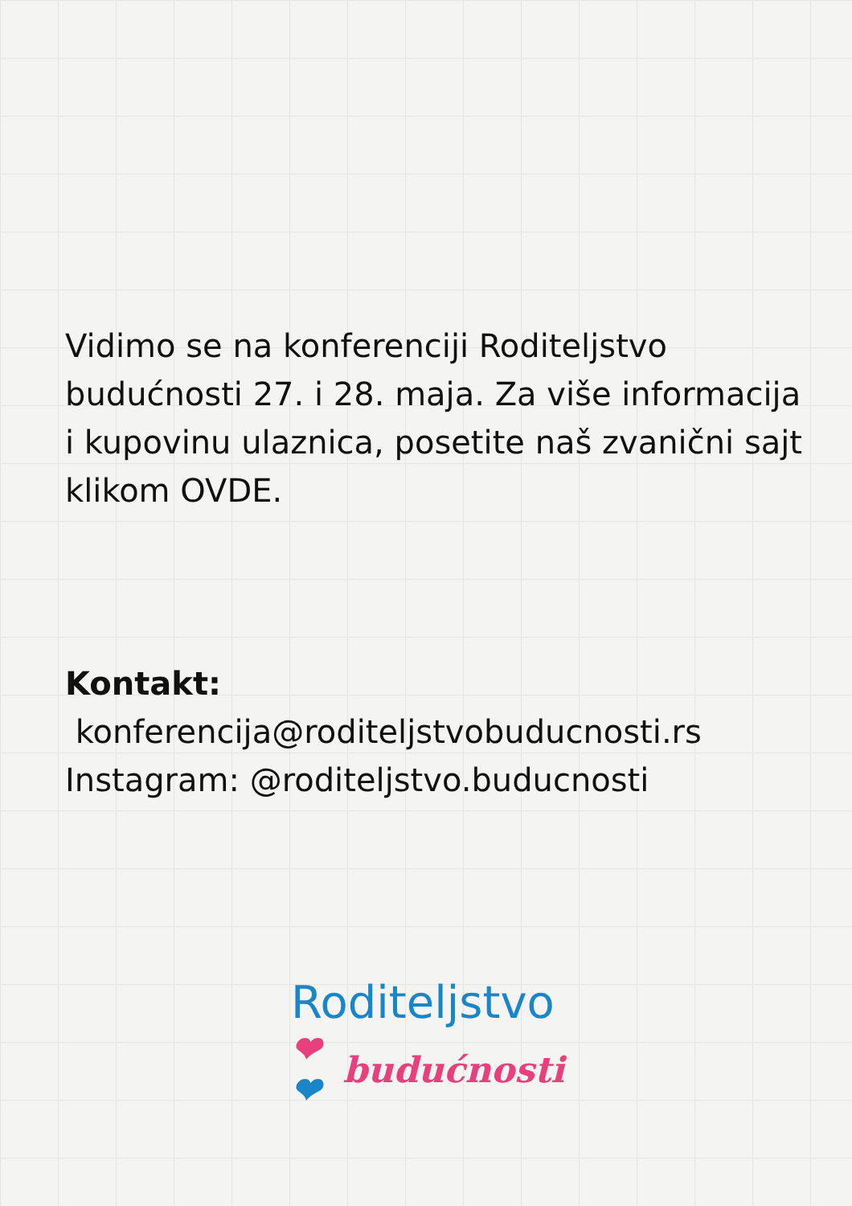Vidimo se na konferenciji Roditeljstvo budućnosti 27. i 28. maja. Za više informacija i kupovinu ulaznica, posetite naš zvanični sajt klikom OVDE.
Kontakt:
konferencija@roditeljstvobuducnosti.rs
Instagram: @roditeljstvo.buducnosti
Roditeljstvo
❤❤ budućnosti